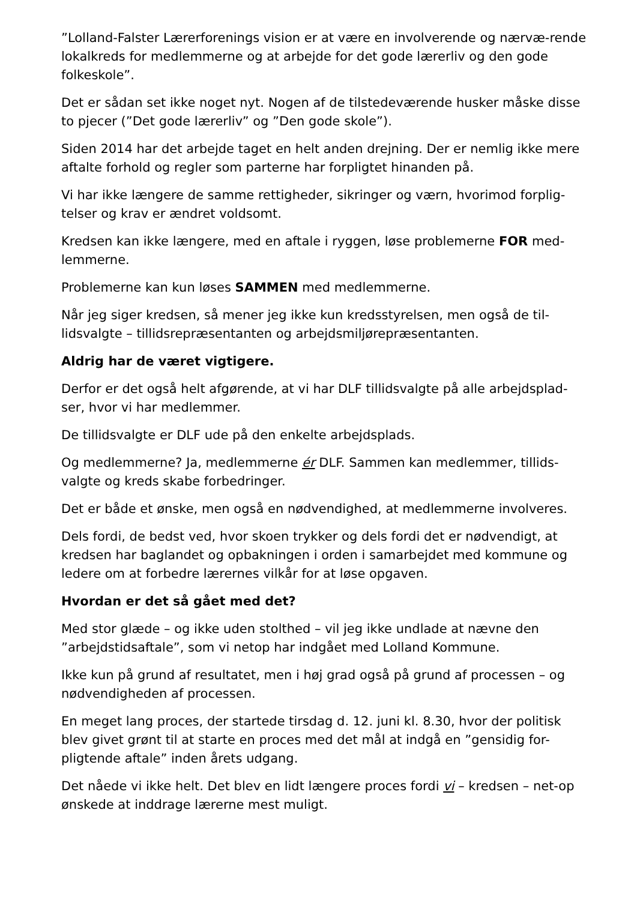”Lolland-Falster Lærerforenings vision er at være en involverende og nærvæ-rende lokalkreds for medlemmerne og at arbejde for det gode lærerliv og den gode folkeskole”.
Det er sådan set ikke noget nyt. Nogen af de tilstedeværende husker måske disse to pjecer (”Det gode lærerliv” og ”Den gode skole”).
Siden 2014 har det arbejde taget en helt anden drejning. Der er nemlig ikke mere aftalte forhold og regler som parterne har forpligtet hinanden på.
Vi har ikke længere de samme rettigheder, sikringer og værn, hvorimod forplig-telser og krav er ændret voldsomt.
Kredsen kan ikke længere, med en aftale i ryggen, løse problemerne FOR med-lemmerne.
Problemerne kan kun løses SAMMEN med medlemmerne.
Når jeg siger kredsen, så mener jeg ikke kun kredsstyrelsen, men også de til-lidsvalgte – tillidsrepræsentanten og arbejdsmiljørepræsentanten.
Aldrig har de været vigtigere.
Derfor er det også helt afgørende, at vi har DLF tillidsvalgte på alle arbejdsplad-ser, hvor vi har medlemmer.
De tillidsvalgte er DLF ude på den enkelte arbejdsplads.
Og medlemmerne? Ja, medlemmerne ér DLF. Sammen kan medlemmer, tillids-valgte og kreds skabe forbedringer.
Det er både et ønske, men også en nødvendighed, at medlemmerne involveres.
Dels fordi, de bedst ved, hvor skoen trykker og dels fordi det er nødvendigt, at kredsen har baglandet og opbakningen i orden i samarbejdet med kommune og ledere om at forbedre lærernes vilkår for at løse opgaven.
Hvordan er det så gået med det?
Med stor glæde – og ikke uden stolthed – vil jeg ikke undlade at nævne den ”arbejdstidsaftale”, som vi netop har indgået med Lolland Kommune.
Ikke kun på grund af resultatet, men i høj grad også på grund af processen – og nødvendigheden af processen.
En meget lang proces, der startede tirsdag d. 12. juni kl. 8.30, hvor der politisk blev givet grønt til at starte en proces med det mål at indgå en ”gensidig for-pligtende aftale” inden årets udgang.
Det nåede vi ikke helt. Det blev en lidt længere proces fordi vi – kredsen – net-op ønskede at inddrage lærerne mest muligt.